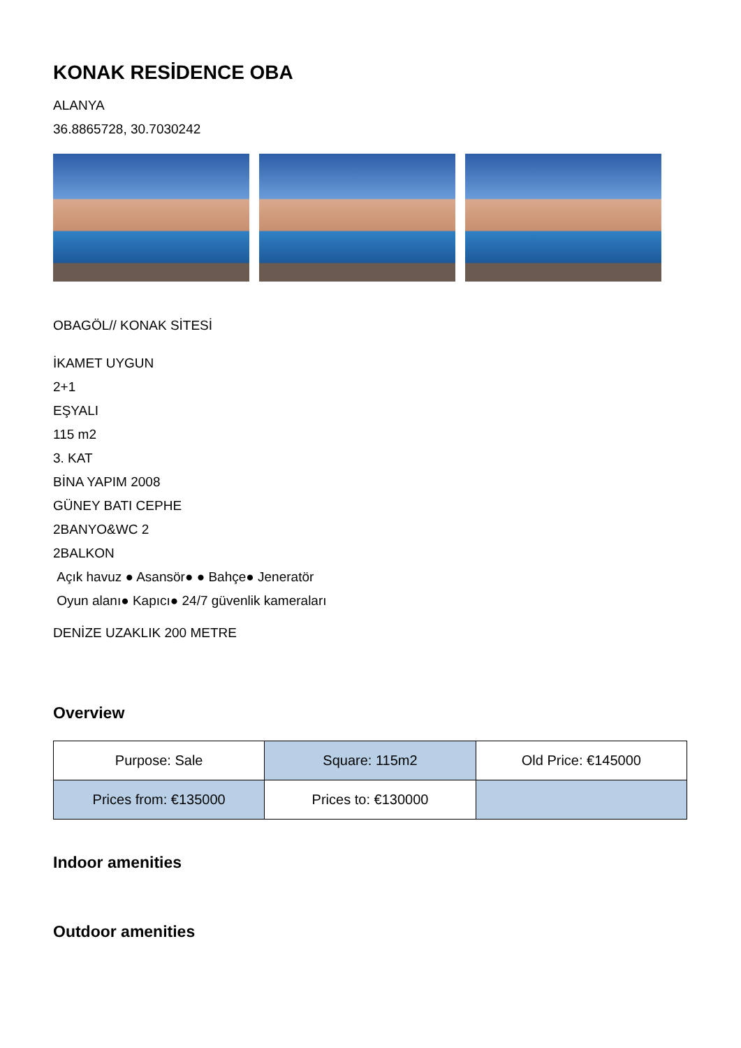KONAK RESİDENCE OBA
ALANYA
36.8865728, 30.7030242
OBAGÖL// KONAK SİTESİ
İKAMET UYGUN
2+1
EŞYALI
115 m2
3. KAT
BİNA YAPIM 2008
GÜNEY BATI CEPHE
2BANYO&WC 2
2BALKON
Açık havuz ● Asansör● ● Bahçe● Jeneratör
Oyun alanı● Kapıcı● 24/7 güvenlik kameraları
DENİZE UZAKLIK 200 METRE
Overview
| Purpose: Sale | Square: 115m2 | Old Price: €145000 |
| Prices from: €135000 | Prices to: €130000 | |
Indoor amenities
Outdoor amenities